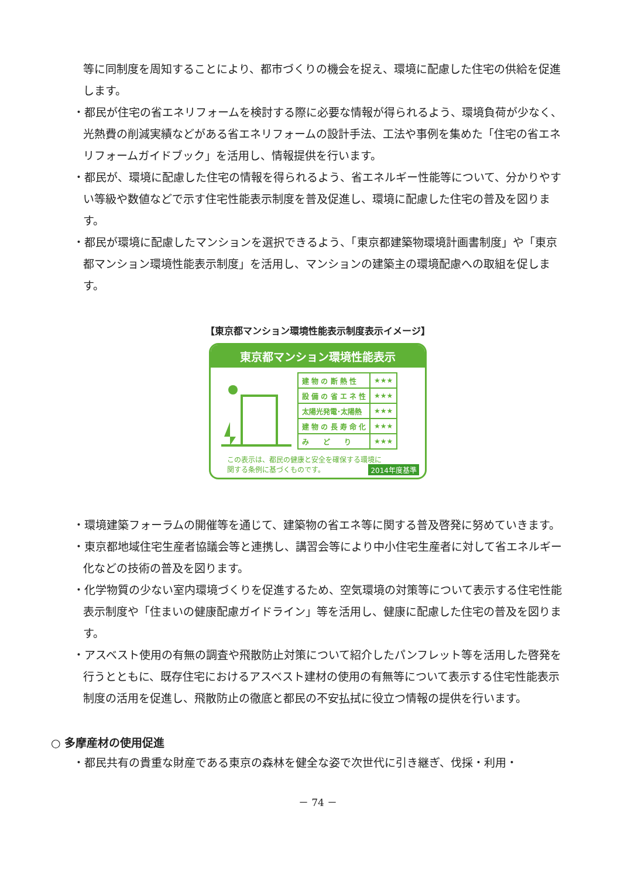等に同制度を周知することにより、都市づくりの機会を捉え、環境に配慮した住宅の供給を促進します。
・都民が住宅の省エネリフォームを検討する際に必要な情報が得られるよう、環境負荷が少なく、光熱費の削減実績などがある省エネリフォームの設計手法、工法や事例を集めた「住宅の省エネリフォームガイドブック」を活用し、情報提供を行います。
・都民が、環境に配慮した住宅の情報を得られるよう、省エネルギー性能等について、分かりやすい等級や数値などで示す住宅性能表示制度を普及促進し、環境に配慮した住宅の普及を図ります。
・都民が環境に配慮したマンションを選択できるよう、「東京都建築物環境計画書制度」や「東京都マンション環境性能表示制度」を活用し、マンションの建築主の環境配慮への取組を促します。
【東京都マンション環境性能表示制度表示イメージ】
東京都マンション環境性能表示
| 建 物 の 断 熱 性 | ★★★ |
| 設 備 の 省 エ ネ 性 | ★★★ |
| 太陽光発電･太陽熱 | ★★★ |
| 建 物 の 長 寿 命 化 | ★★★ |
| み ど り | ★★★ |
この表示は、都民の健康と安全を確保する環境に
関する条例に基づくものです。 2014年度基準
・環境建築フォーラムの開催等を通じて、建築物の省エネ等に関する普及啓発に努めていきます。
・東京都地域住宅生産者協議会等と連携し、講習会等により中小住宅生産者に対して省エネルギー化などの技術の普及を図ります。
・化学物質の少ない室内環境づくりを促進するため、空気環境の対策等について表示する住宅性能表示制度や「住まいの健康配慮ガイドライン」等を活用し、健康に配慮した住宅の普及を図ります。
・アスベスト使用の有無の調査や飛散防止対策について紹介したパンフレット等を活用した啓発を行うとともに、既存住宅におけるアスベスト建材の使用の有無等について表示する住宅性能表示制度の活用を促進し、飛散防止の徹底と都民の不安払拭に役立つ情報の提供を行います。
○ 多摩産材の使用促進
・都民共有の貴重な財産である東京の森林を健全な姿で次世代に引き継ぎ、伐採・利用・
－ 74 －